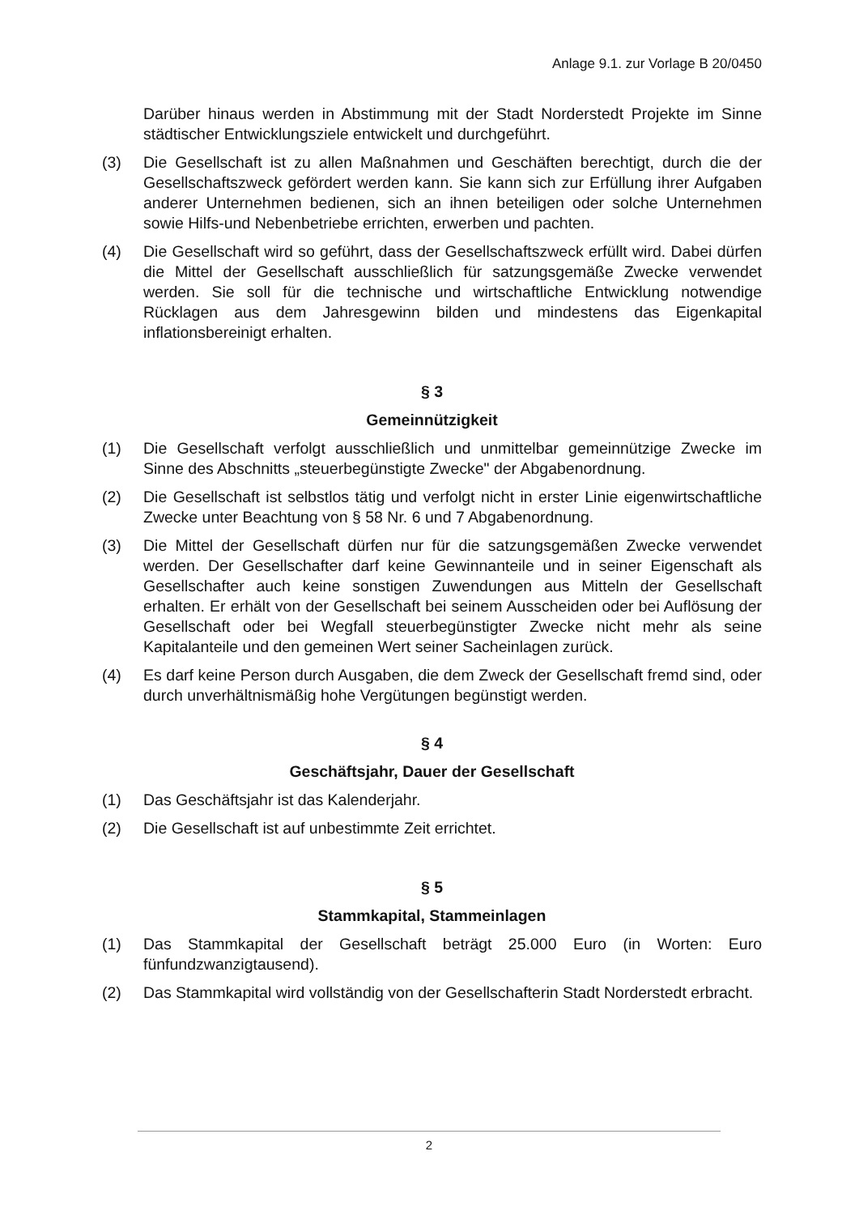Anlage 9.1. zur Vorlage B 20/0450
Darüber hinaus werden in Abstimmung mit der Stadt Norderstedt Projekte im Sinne städtischer Entwicklungsziele entwickelt und durchgeführt.
(3) Die Gesellschaft ist zu allen Maßnahmen und Geschäften berechtigt, durch die der Gesellschaftszweck gefördert werden kann. Sie kann sich zur Erfüllung ihrer Aufgaben anderer Unternehmen bedienen, sich an ihnen beteiligen oder solche Unternehmen sowie Hilfs-und Nebenbetriebe errichten, erwerben und pachten.
(4) Die Gesellschaft wird so geführt, dass der Gesellschaftszweck erfüllt wird. Dabei dürfen die Mittel der Gesellschaft ausschließlich für satzungsgemäße Zwecke verwendet werden. Sie soll für die technische und wirtschaftliche Entwicklung notwendige Rücklagen aus dem Jahresgewinn bilden und mindestens das Eigenkapital inflationsbereinigt erhalten.
§ 3
Gemeinnützigkeit
(1) Die Gesellschaft verfolgt ausschließlich und unmittelbar gemeinnützige Zwecke im Sinne des Abschnitts „steuerbegünstigte Zwecke" der Abgabenordnung.
(2) Die Gesellschaft ist selbstlos tätig und verfolgt nicht in erster Linie eigenwirtschaftliche Zwecke unter Beachtung von § 58 Nr. 6 und 7 Abgabenordnung.
(3) Die Mittel der Gesellschaft dürfen nur für die satzungsgemäßen Zwecke verwendet werden. Der Gesellschafter darf keine Gewinnanteile und in seiner Eigenschaft als Gesellschafter auch keine sonstigen Zuwendungen aus Mitteln der Gesellschaft erhalten. Er erhält von der Gesellschaft bei seinem Ausscheiden oder bei Auflösung der Gesellschaft oder bei Wegfall steuerbegünstigter Zwecke nicht mehr als seine Kapitalanteile und den gemeinen Wert seiner Sacheinlagen zurück.
(4) Es darf keine Person durch Ausgaben, die dem Zweck der Gesellschaft fremd sind, oder durch unverhältnismäßig hohe Vergütungen begünstigt werden.
§ 4
Geschäftsjahr, Dauer der Gesellschaft
(1) Das Geschäftsjahr ist das Kalenderjahr.
(2) Die Gesellschaft ist auf unbestimmte Zeit errichtet.
§ 5
Stammkapital, Stammeinlagen
(1) Das Stammkapital der Gesellschaft beträgt 25.000 Euro (in Worten: Euro fünfundzwanzigtausend).
(2) Das Stammkapital wird vollständig von der Gesellschafterin Stadt Norderstedt erbracht.
2